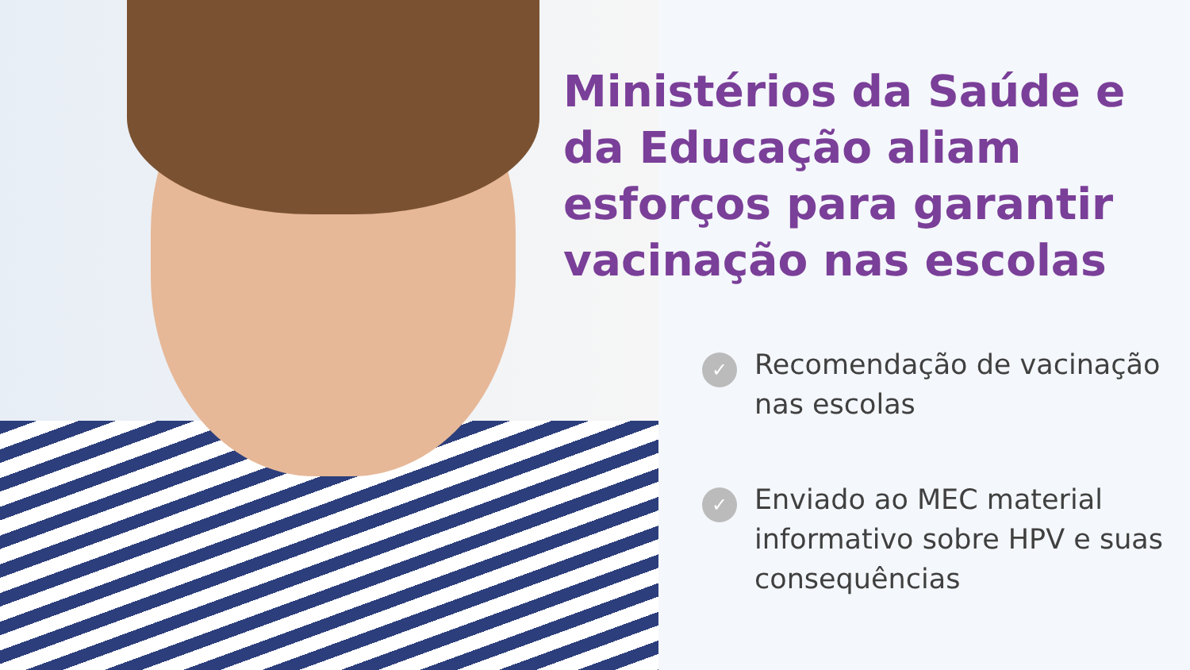Ministérios da Saúde e da Educação aliam esforços para garantir vacinação nas escolas
✓ Recomendação de vacinação nas escolas
✓ Enviado ao MEC material informativo sobre HPV e suas consequências